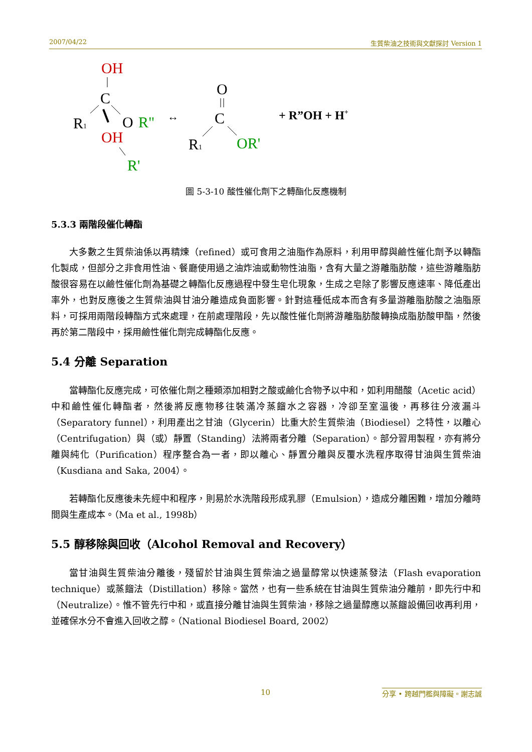2007/04/22 生質柴油之技術與文獻探討 Version 1
OH
C
R1
O
R"
OH
R'
↔
O
C
R1
OR'
+ R”OH + H+
圖 5-3-10 酸性催化劑下之轉酯化反應機制
5.3.3 兩階段催化轉酯
大多數之生質柴油係以再精煉（refined）或可食用之油脂作為原料，利用甲醇與鹼性催化劑予以轉酯化製成，但部分之非食用性油、餐廳使用過之油炸油或動物性油脂，含有大量之游離脂肪酸，這些游離脂肪酸很容易在以鹼性催化劑為基礎之轉酯化反應過程中發生皂化現象，生成之皂除了影響反應速率、降低產出率外，也對反應後之生質柴油與甘油分離造成負面影響。針對這種低成本而含有多量游離脂肪酸之油脂原料，可採用兩階段轉酯方式來處理，在前處理階段，先以酸性催化劑將游離脂肪酸轉換成脂肪酸甲酯，然後再於第二階段中，採用鹼性催化劑完成轉酯化反應。
5.4 分離 Separation
當轉酯化反應完成，可依催化劑之種類添加相對之酸或鹼化合物予以中和，如利用醋酸（Acetic acid）中和鹼性催化轉酯者，然後將反應物移往裝滿冷蒸餾水之容器，冷卻至室溫後，再移往分液漏斗（Separatory funnel），利用產出之甘油（Glycerin）比重大於生質柴油（Biodiesel）之特性，以離心（Centrifugation）與（或）靜置（Standing）法將兩者分離（Separation）。部分習用製程，亦有將分離與純化（Purification）程序整合為一者，即以離心、靜置分離與反覆水洗程序取得甘油與生質柴油（Kusdiana and Saka, 2004）。
若轉酯化反應後未先經中和程序，則易於水洗階段形成乳膠（Emulsion），造成分離困難，增加分離時間與生產成本。（Ma et al., 1998b）
5.5 醇移除與回收（Alcohol Removal and Recovery）
當甘油與生質柴油分離後，殘留於甘油與生質柴油之過量醇常以快速蒸發法（Flash evaporation technique）或蒸餾法（Distillation）移除。當然，也有一些系統在甘油與生質柴油分離前，即先行中和（Neutralize）。惟不管先行中和，或直接分離甘油與生質柴油，移除之過量醇應以蒸餾設備回收再利用，並確保水分不會進入回收之醇。（National Biodiesel Board, 2002）
10
分享 • 跨越門檻與障礙。謝志誠